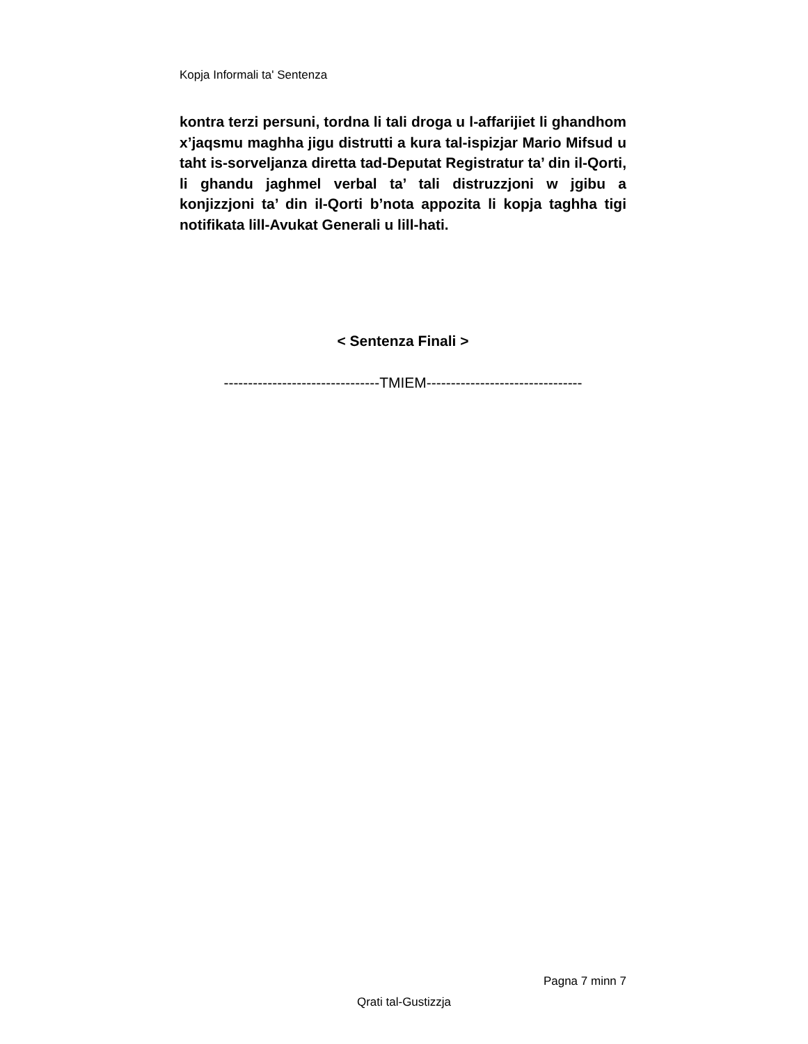Kopja Informali ta' Sentenza
kontra terzi persuni, tordna li tali droga u l-affarijiet li ghandhom x’jaqsmu maghha jigu distrutti a kura tal-ispizjar Mario Mifsud u taht is-sorveljanza diretta tad-Deputat Registratur ta’ din il-Qorti, li ghandu jaghmel verbal ta’ tali distruzzjoni w jgibu a konjizzjoni ta’ din il-Qorti b’nota appozita li kopja taghha tigi notifikata lill-Avukat Generali u lill-hati.
< Sentenza Finali >
--------------------------------TMIEM--------------------------------
Pagna 7 minn 7
Qrati tal-Gustizzja